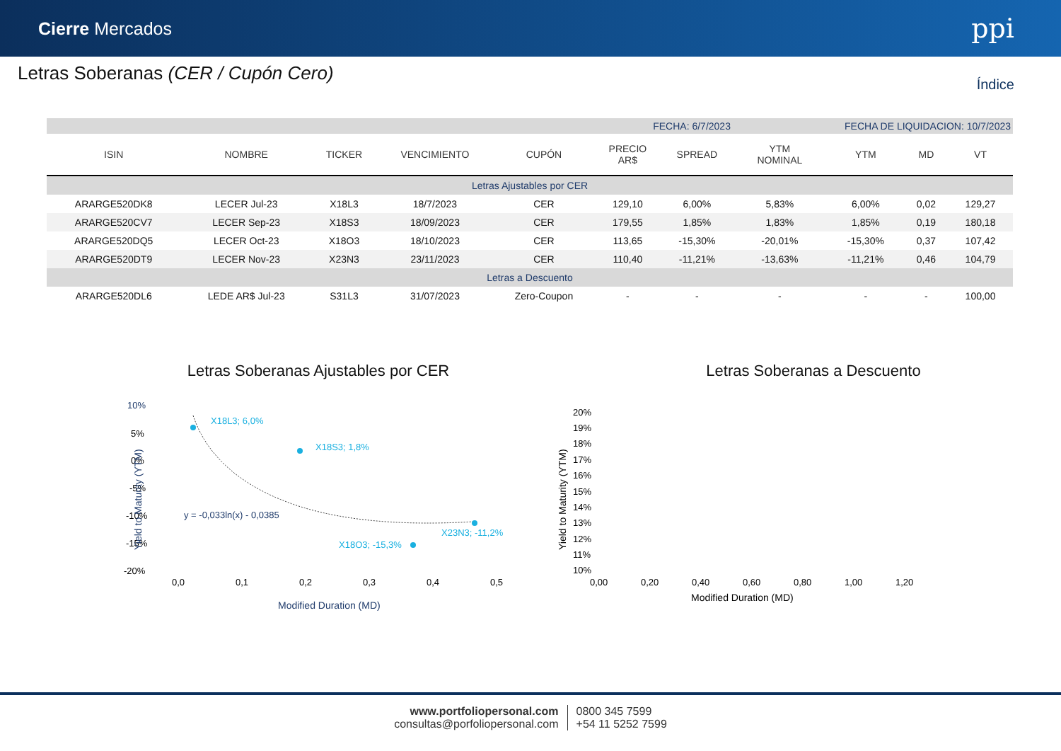Cierre Mercados
ppi
Letras Soberanas (CER / Cupón Cero)
Índice
| FECHA: 6/7/2023 | | | | | | | FECHA DE LIQUIDACION: 10/7/2023 | | | |
| ISIN | NOMBRE | TICKER | VENCIMIENTO | CUPÓN | PRECIO AR$ | SPREAD | YTM NOMINAL | YTM | MD | VT |
| Letras Ajustables por CER | | | | | | | | | | |
| ARARGE520DK8 | LECER Jul-23 | X18L3 | 18/7/2023 | CER | 129,10 | 6,00% | 5,83% | 6,00% | 0,02 | 129,27 |
| ARARGE520CV7 | LECER Sep-23 | X18S3 | 18/09/2023 | CER | 179,55 | 1,85% | 1,83% | 1,85% | 0,19 | 180,18 |
| ARARGE520DQ5 | LECER Oct-23 | X18O3 | 18/10/2023 | CER | 113,65 | -15,30% | -20,01% | -15,30% | 0,37 | 107,42 |
| ARARGE520DT9 | LECER Nov-23 | X23N3 | 23/11/2023 | CER | 110,40 | -11,21% | -13,63% | -11,21% | 0,46 | 104,79 |
| Letras a Descuento | | | | | | | | | | |
| ARARGE520DL6 | LEDE AR$ Jul-23 | S31L3 | 31/07/2023 | Zero-Coupon | - | - | - | - | - | 100,00 |
Letras Soberanas Ajustables por CER
10%
5%
0%
-5%
-10%
-15%
-20%
0,0
0,1
0,2
0,3
0,4
0,5
Modified Duration (MD)
Yield to Maturity (YTM)
X18L3; 6,0%
X18S3; 1,8%
X23N3; -11,2%
X18O3; -15,3%
y = -0,033ln(x) - 0,0385
Letras Soberanas a Descuento
20%
19%
18%
17%
16%
15%
14%
13%
12%
11%
10%
0,00
0,20
0,40
0,60
0,80
1,00
1,20
Modified Duration (MD)
Yield to Maturity (YTM)
www.portfoliopersonal.com
consultas@porfoliopersonal.com
0800 345 7599
+54 11 5252 7599